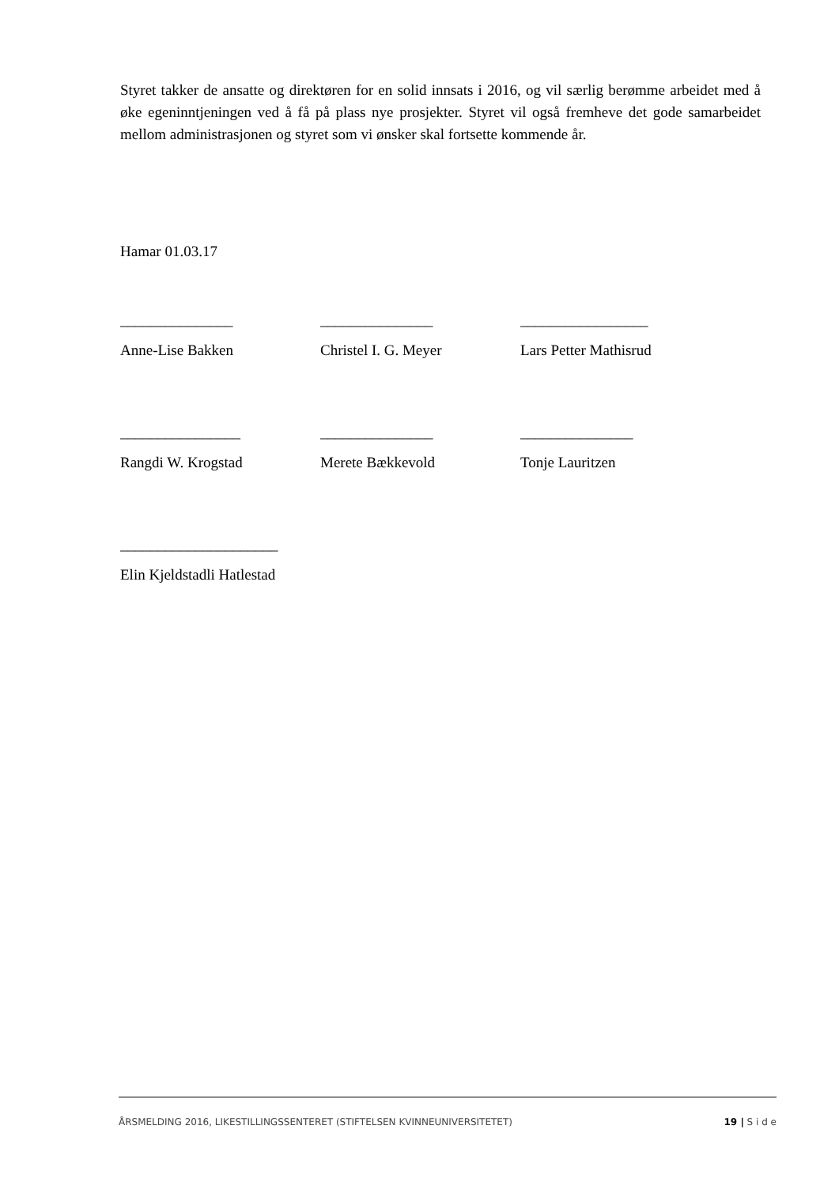Styret takker de ansatte og direktøren for en solid innsats i 2016, og vil særlig berømme arbei­det med å øke egeninntjeningen ved å få på plass nye prosjekter. Styret vil også fremheve det gode samarbeidet mellom administrasjonen og styret som vi ønsker skal fortsette kommende år.
Hamar 01.03.17
_______________ _______________ _________________
Anne-Lise Bakken Christel I. G. Meyer Lars Petter Mathisrud
________________ _______________ _______________
Rangdi W. Krogstad Merete Bækkevold Tonje Lauritzen
_____________________
Elin Kjeldstadli Hatlestad
ÅRSMELDING 2016, LIKESTILLINGSSENTERET (STIFTELSEN KVINNEUNIVERSITETET) 19 | S i d e